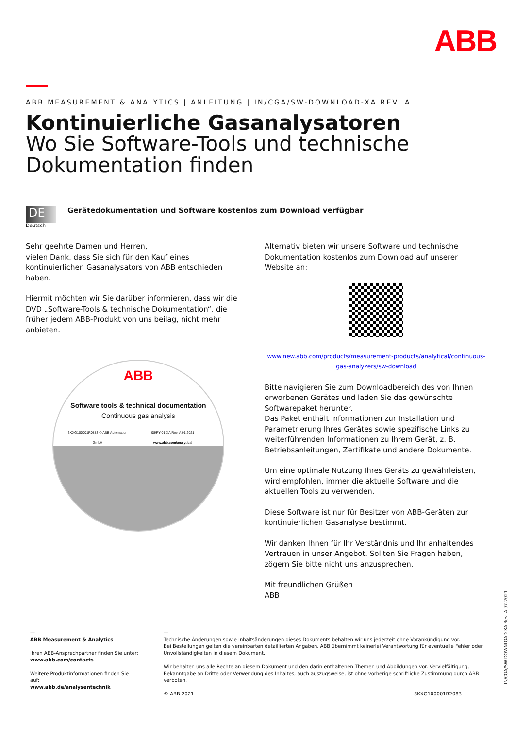ABB
ABB MEASUREMENT & ANALYTICS | ANLEITUNG | IN/CGA/SW-DOWNLOAD-XA REV. A
Kontinuierliche Gasanalysatoren
Wo Sie Software-Tools und technische Dokumentation finden
DE
Deutsch
Gerätedokumentation und Software kostenlos zum Download verfügbar
Sehr geehrte Damen und Herren,
vielen Dank, dass Sie sich für den Kauf eines kontinuierlichen Gasanalysators von ABB entschieden haben.
Hiermit möchten wir Sie darüber informieren, dass wir die DVD „Software-Tools & technische Dokumentation“, die früher jedem ABB-Produkt von uns beilag, nicht mehr anbieten.
ABB
Software tools & technical documentation
Continuous gas analysis
3KXG100001R0883 © ABB Automation GmbH 08/PY-01 XA Rev. A 01.2021 www.abb.com/analytical
Alternativ bieten wir unsere Software und technische Dokumentation kostenlos zum Download auf unserer Website an:
www.new.abb.com/products/measurement-products/analytical/continuous-gas-analyzers/sw-download
Bitte navigieren Sie zum Downloadbereich des von Ihnen erworbenen Gerätes und laden Sie das gewünschte Softwarepaket herunter.
Das Paket enthält Informationen zur Installation und Parametrierung Ihres Gerätes sowie spezifische Links zu weiterführenden Informationen zu Ihrem Gerät, z. B. Betriebsanleitungen, Zertifikate und andere Dokumente.
Um eine optimale Nutzung Ihres Geräts zu gewährleisten, wird empfohlen, immer die aktuelle Software und die aktuellen Tools zu verwenden.
Diese Software ist nur für Besitzer von ABB-Geräten zur kontinuierlichen Gasanalyse bestimmt.
Wir danken Ihnen für Ihr Verständnis und Ihr anhaltendes Vertrauen in unser Angebot. Sollten Sie Fragen haben, zögern Sie bitte nicht uns anzusprechen.
Mit freundlichen Grüßen
ABB
—
ABB Measurement & Analytics
Ihren ABB-Ansprechpartner finden Sie unter:
www.abb.com/contacts
Weitere Produktinformationen finden Sie auf:
www.abb.de/analysentechnik
—
Technische Änderungen sowie Inhaltsänderungen dieses Dokuments behalten wir uns jederzeit ohne Vorankündigung vor.
Bei Bestellungen gelten die vereinbarten detaillierten Angaben. ABB übernimmt keinerlei Verantwortung für eventuelle Fehler oder Unvollständigkeiten in diesem Dokument.
Wir behalten uns alle Rechte an diesem Dokument und den darin enthaltenen Themen und Abbildungen vor. Vervielfältigung, Bekanntgabe an Dritte oder Verwendung des Inhaltes, auch auszugsweise, ist ohne vorherige schriftliche Zustimmung durch ABB verboten.
© ABB 2021 3KXG100001R2083
IN/CGA/SW-DOWNLOAD-XA Rev. A 07.2021